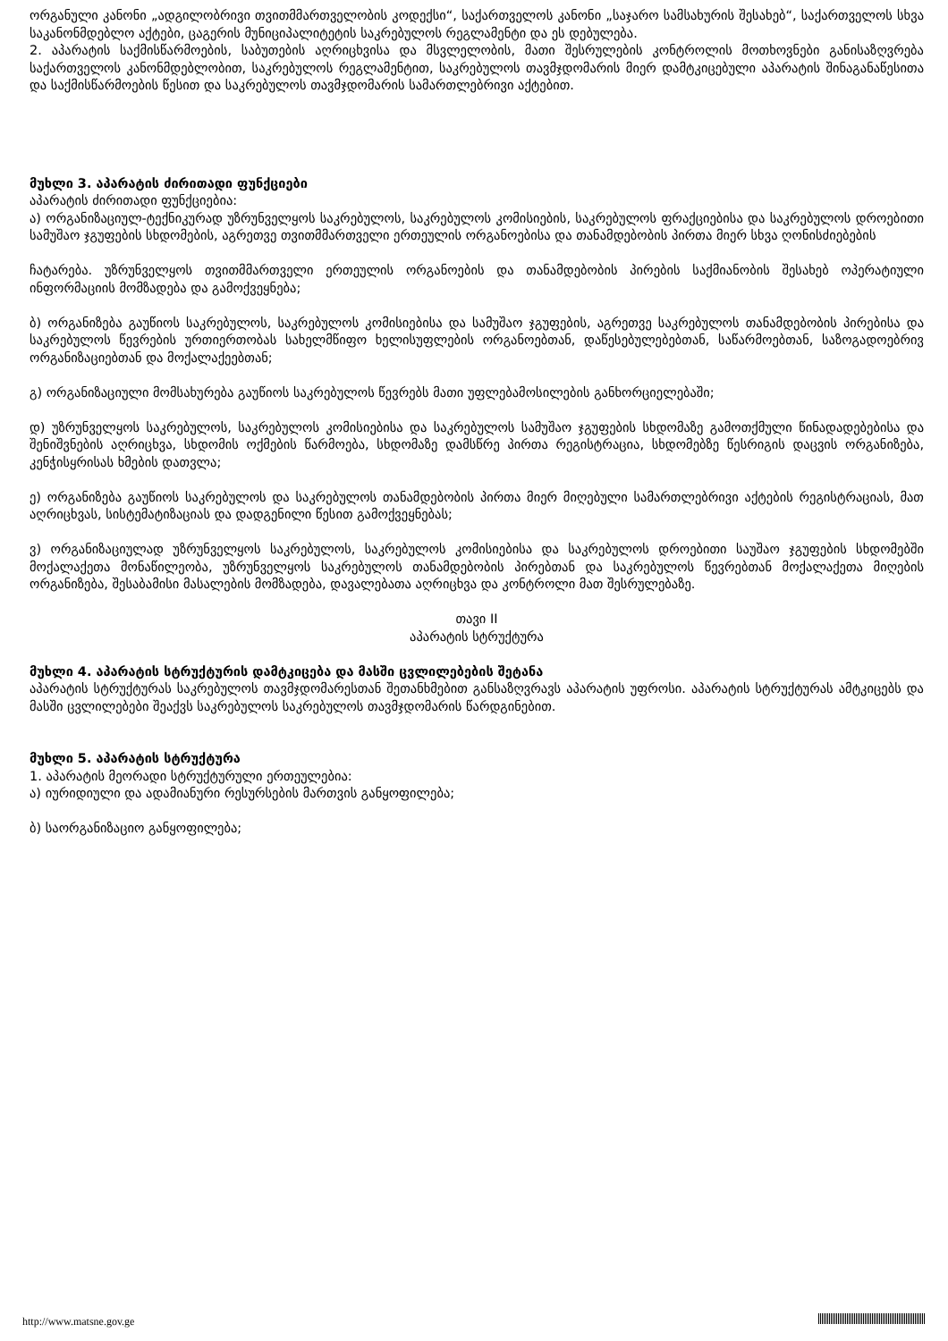ორგანული კანონი „ადგილობრივი თვითმმართველობის კოდექსი“, საქართველოს კანონი „საჯარო სამსახურის შესახებ“, საქართველოს სხვა საკანონმდებლო აქტები, ცაგერის მუნიციპალიტეტის საკრებულოს რეგლამენტი და ეს დებულება.
2. აპარატის საქმისწარმოების, საბუთების აღრიცხვისა და მსვლელობის, მათი შესრულების კონტროლის მოთხოვნები განისაზღვრება საქართველოს კანონმდებლობით, საკრებულოს რეგლამენტით, საკრებულოს თავმჯდომარის მიერ დამტკიცებული აპარატის შინაგანაწესითა და საქმისწარმოების წესით და საკრებულოს თავმჯდომარის სამართლებრივი აქტებით.
მუხლი 3. აპარატის ძირითადი ფუნქციები
აპარატის ძირითადი ფუნქციებია:
ა) ორგანიზაციულ-ტექნიკურად უზრუნველყოს საკრებულოს, საკრებულოს კომისიების, საკრებულოს ფრაქციებისა და საკრებულოს დროებითი სამუშაო ჯგუფების სხდომების, აგრეთვე თვითმმართველი ერთეულის ორგანოებისა და თანამდებობის პირთა მიერ სხვა ღონისძიებების
ჩატარება. უზრუნველყოს თვითმმართველი ერთეულის ორგანოების და თანამდებობის პირების საქმიანობის შესახებ ოპერატიული ინფორმაციის მომზადება და გამოქვეყნება;
ბ) ორგანიზება გაუწიოს საკრებულოს, საკრებულოს კომისიებისა და სამუშაო ჯგუფების, აგრეთვე საკრებულოს თანამდებობის პირებისა და საკრებულოს წევრების ურთიერთობას სახელმწიფო ხელისუფლების ორგანოებთან, დაწესებულებებთან, საწარმოებთან, საზოგადოებრივ ორგანიზაციებთან და მოქალაქეებთან;
გ) ორგანიზაციული მომსახურება გაუწიოს საკრებულოს წევრებს მათი უფლებამოსილების განხორციელებაში;
დ) უზრუნველყოს საკრებულოს, საკრებულოს კომისიებისა და საკრებულოს სამუშაო ჯგუფების სხდომაზე გამოთქმული წინადადებებისა და შენიშვნების აღრიცხვა, სხდომის ოქმების წარმოება, სხდომაზე დამსწრე პირთა რეგისტრაცია, სხდომებზე წესრიგის დაცვის ორგანიზება, კენჭისყრისას ხმების დათვლა;
ე) ორგანიზება გაუწიოს საკრებულოს და საკრებულოს თანამდებობის პირთა მიერ მიღებული სამართლებრივი აქტების რეგისტრაციას, მათ აღრიცხვას, სისტემატიზაციას და დადგენილი წესით გამოქვეყნებას;
ვ) ორგანიზაციულად უზრუნველყოს საკრებულოს, საკრებულოს კომისიებისა და საკრებულოს დროებითი საუშაო ჯგუფების სხდომებში მოქალაქეთა მონაწილეობა, უზრუნველყოს საკრებულოს თანამდებობის პირებთან და საკრებულოს წევრებთან მოქალაქეთა მიღების ორგანიზება, შესაბამისი მასალების მომზადება, დავალებათა აღრიცხვა და კონტროლი მათ შესრულებაზე.
თავი II
აპარატის სტრუქტურა
მუხლი 4. აპარატის სტრუქტურის დამტკიცება და მასში ცვლილებების შეტანა
აპარატის სტრუქტურას საკრებულოს თავმჯდომარესთან შეთანხმებით განსაზღვრავს აპარატის უფროსი. აპარატის სტრუქტურას ამტკიცებს და მასში ცვლილებები შეაქვს საკრებულოს საკრებულოს თავმჯდომარის წარდგინებით.
მუხლი 5. აპარატის სტრუქტურა
1. აპარატის მეორადი სტრუქტურული ერთეულებია:
ა) იურიდიული და ადამიანური რესურსების მართვის განყოფილება;
ბ) საორგანიზაციო განყოფილება;
http://www.matsne.gov.ge